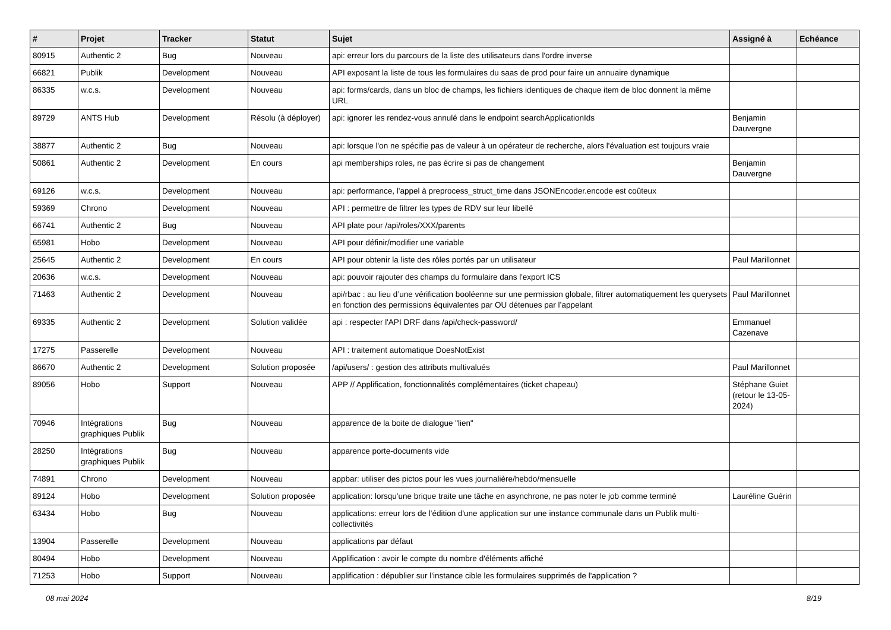| # | Projet | Tracker | Statut | Sujet | Assigné à | Echéance |
| --- | --- | --- | --- | --- | --- | --- |
| 80915 | Authentic 2 | Bug | Nouveau | api: erreur lors du parcours de la liste des utilisateurs dans l'ordre inverse | | |
| 66821 | Publik | Development | Nouveau | API exposant la liste de tous les formulaires du saas de prod pour faire un annuaire dynamique | | |
| 86335 | w.c.s. | Development | Nouveau | api: forms/cards, dans un bloc de champs, les fichiers identiques de chaque item de bloc donnent la même URL | | |
| 89729 | ANTS Hub | Development | Résolu (à déployer) | api: ignorer les rendez-vous annulé dans le endpoint searchApplicationIds | Benjamin Dauvergne | |
| 38877 | Authentic 2 | Bug | Nouveau | api: lorsque l'on ne spécifie pas de valeur à un opérateur de recherche, alors l'évaluation est toujours vraie | | |
| 50861 | Authentic 2 | Development | En cours | api memberships roles, ne pas écrire si pas de changement | Benjamin Dauvergne | |
| 69126 | w.c.s. | Development | Nouveau | api: performance, l'appel à preprocess_struct_time dans JSONEncoder.encode est coûteux | | |
| 59369 | Chrono | Development | Nouveau | API : permettre de filtrer les types de RDV sur leur libellé | | |
| 66741 | Authentic 2 | Bug | Nouveau | API plate pour /api/roles/XXX/parents | | |
| 65981 | Hobo | Development | Nouveau | API pour définir/modifier une variable | | |
| 25645 | Authentic 2 | Development | En cours | API pour obtenir la liste des rôles portés par un utilisateur | Paul Marillonnet | |
| 20636 | w.c.s. | Development | Nouveau | api: pouvoir rajouter des champs du formulaire dans l'export ICS | | |
| 71463 | Authentic 2 | Development | Nouveau | api/rbac : au lieu d’une vérification booléenne sur une permission globale, filtrer automatiquement les querysets en fonction des permissions équivalentes par OU détenues par l’appelant | Paul Marillonnet | |
| 69335 | Authentic 2 | Development | Solution validée | api : respecter l'API DRF dans /api/check-password/ | Emmanuel Cazenave | |
| 17275 | Passerelle | Development | Nouveau | API : traitement automatique DoesNotExist | | |
| 86670 | Authentic 2 | Development | Solution proposée | /api/users/ : gestion des attributs multivalués | Paul Marillonnet | |
| 89056 | Hobo | Support | Nouveau | APP // Applification, fonctionnalités complémentaires (ticket chapeau) | Stéphane Guiet (retour le 13-05-2024) | |
| 70946 | Intégrations graphiques Publik | Bug | Nouveau | apparence de la boite de dialogue "lien" | | |
| 28250 | Intégrations graphiques Publik | Bug | Nouveau | apparence porte-documents vide | | |
| 74891 | Chrono | Development | Nouveau | appbar: utiliser des pictos pour les vues journalière/hebdo/mensuelle | | |
| 89124 | Hobo | Development | Solution proposée | application: lorsqu'une brique traite une tâche en asynchrone, ne pas noter le job comme terminé | Lauréline Guérin | |
| 63434 | Hobo | Bug | Nouveau | applications: erreur lors de l'édition d'une application sur une instance communale dans un Publik multi-collectivités | | |
| 13904 | Passerelle | Development | Nouveau | applications par défaut | | |
| 80494 | Hobo | Development | Nouveau | Applification : avoir le compte du nombre d'éléments affiché | | |
| 71253 | Hobo | Support | Nouveau | applification : dépublier sur l'instance cible les formulaires supprimés de l'application ? | | |
08 mai 2024 8/19